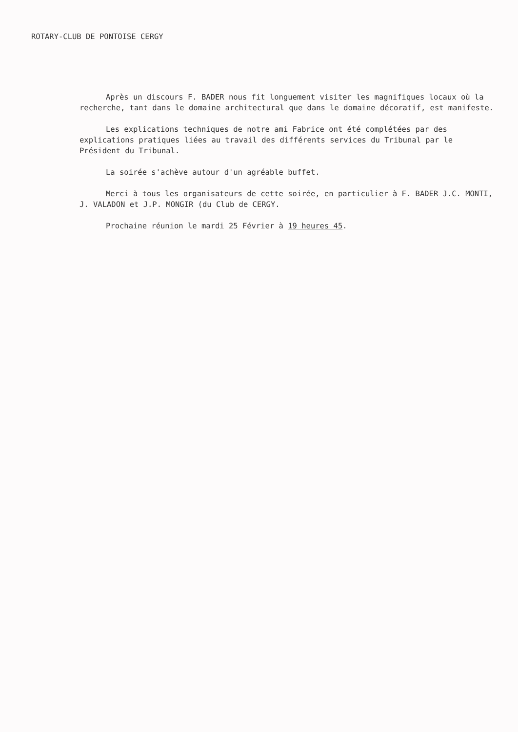ROTARY-CLUB DE PONTOISE CERGY
Après un discours F. BADER nous fit longuement visiter les magnifiques locaux où la recherche, tant dans le domaine architectural que dans le domaine décoratif, est manifeste.
Les explications techniques de notre ami Fabrice ont été complétées par des explications pratiques liées au travail des différents services du Tribunal par le Président du Tribunal.
La soirée s'achève autour d'un agréable buffet.
Merci à tous les organisateurs de cette soirée, en particulier à F. BADER J.C. MONTI, J. VALADON et J.P. MONGIR (du Club de CERGY.
Prochaine réunion le mardi 25 Février à 19 heures 45.